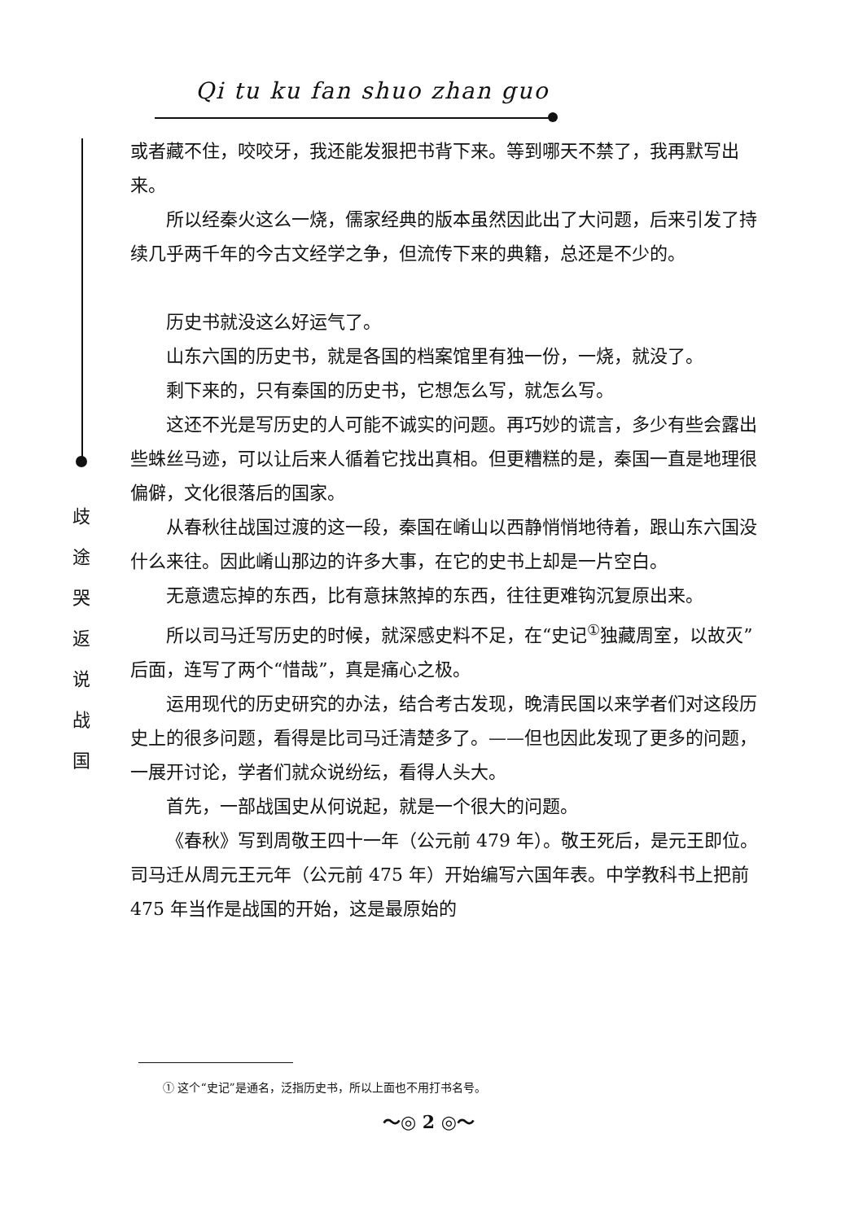Qi tu ku fan shuo zhan guo
歧 途 哭 返 说 战 国
或者藏不住，咬咬牙，我还能发狠把书背下来。等到哪天不禁了，我再默写出来。
所以经秦火这么一烧，儒家经典的版本虽然因此出了大问题，后来引发了持续几乎两千年的今古文经学之争，但流传下来的典籍，总还是不少的。
历史书就没这么好运气了。
山东六国的历史书，就是各国的档案馆里有独一份，一烧，就没了。
剩下来的，只有秦国的历史书，它想怎么写，就怎么写。
这还不光是写历史的人可能不诚实的问题。再巧妙的谎言，多少有些会露出些蛛丝马迹，可以让后来人循着它找出真相。但更糟糕的是，秦国一直是地理很偏僻，文化很落后的国家。
从春秋往战国过渡的这一段，秦国在崤山以西静悄悄地待着，跟山东六国没什么来往。因此崤山那边的许多大事，在它的史书上却是一片空白。
无意遗忘掉的东西，比有意抹煞掉的东西，往往更难钩沉复原出来。
所以司马迁写历史的时候，就深感史料不足，在“史记<sup>①</sup>独藏周室，以故灭”后面，连写了两个“惜哉”，真是痛心之极。
运用现代的历史研究的办法，结合考古发现，晚清民国以来学者们对这段历史上的很多问题，看得是比司马迁清楚多了。——但也因此发现了更多的问题，一展开讨论，学者们就众说纷纭，看得人头大。
首先，一部战国史从何说起，就是一个很大的问题。
《春秋》写到周敬王四十一年（公元前 479 年）。敬王死后，是元王即位。司马迁从周元王元年（公元前 475 年）开始编写六国年表。中学教科书上把前 475 年当作是战国的开始，这是最原始的
① 这个“史记”是通名，泛指历史书，所以上面也不用打书名号。
～◎ 2 ◎～